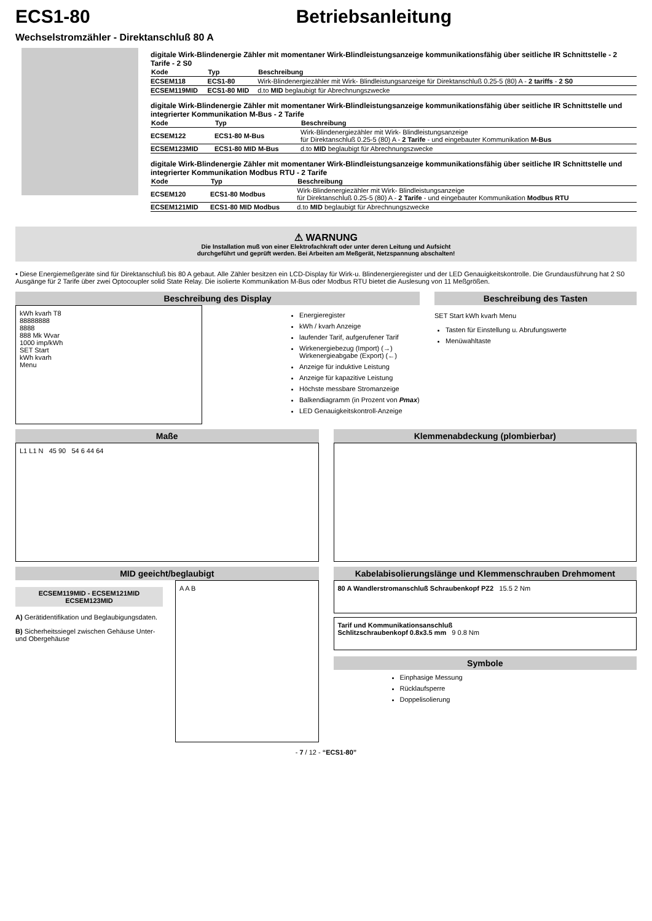ECS1-80 Betriebsanleitung
Wechselstromzähler - Direktanschluß 80 A
digitale Wirk-Blindenergie Zähler mit momentaner Wirk-Blindleistungsanzeige kommunikationsfähig über seitliche IR Schnittstelle - 2 Tarife - 2 S0
| Kode | Typ | Beschreibung |
| --- | --- | --- |
| ECSEM118 | ECS1-80 | Wirk-Blindenergiezähler mit Wirk- Blindleistungsanzeige für Direktanschluß 0.25-5 (80) A - 2 tariffs - 2 S0 |
| ECSEM119MID | ECS1-80 MID | d.to MID beglaubigt für Abrechnungszwecke |
digitale Wirk-Blindenergie Zähler mit momentaner Wirk-Blindleistungsanzeige kommunikationsfähig über seitliche IR Schnittstelle und integrierter Kommunikation M-Bus - 2 Tarife
| Kode | Typ | Beschreibung |
| --- | --- | --- |
| ECSEM122 | ECS1-80 M-Bus | Wirk-Blindenergiezähler mit Wirk- Blindleistungsanzeige für Direktanschluß 0.25-5 (80) A - 2 Tarife - und eingebauter Kommunikation M-Bus |
| ECSEM123MID | ECS1-80 MID M-Bus | d.to MID beglaubigt für Abrechnungszwecke |
digitale Wirk-Blindenergie Zähler mit momentaner Wirk-Blindleistungsanzeige kommunikationsfähig über seitliche IR Schnittstelle und integrierter Kommunikation Modbus RTU - 2 Tarife
| Kode | Typ | Beschreibung |
| --- | --- | --- |
| ECSEM120 | ECS1-80 Modbus | Wirk-Blindenergiezähler mit Wirk- Blindleistungsanzeige für Direktanschluß 0.25-5 (80) A - 2 Tarife - und eingebauter Kommunikation Modbus RTU |
| ECSEM121MID | ECS1-80 MID Modbus | d.to MID beglaubigt für Abrechnungszwecke |
⚠ WARNUNG
Die Installation muß von einer Elektrofachkraft oder unter deren Leitung und Aufsicht
durchgeführt und geprüft werden. Bei Arbeiten am Meßgerät, Netzspannung abschalten!
• Diese Energiemeßgeräte sind für Direktanschluß bis 80 A gebaut. Alle Zähler besitzen ein LCD-Display für Wirk-u. Blindenergieregister und der LED Genauigkeitskontrolle. Die Grundausführung hat 2 S0 Ausgänge für 2 Tarife über zwei Optocoupler solid State Relay. Die isolierte Kommunikation M-Bus oder Modbus RTU bietet die Auslesung von 11 Meßgrößen.
Beschreibung des Display
kWh kvarh T8
88888888
8888
888 Mk Wvar
1000 imp/kWh
SET Start
kWh kvarh
Menu
Energieregister
kWh / kvarh Anzeige
laufender Tarif, aufgerufener Tarif
Wirkenergiebezug (Import) (→)
Wirkenergieabgabe (Export) (←)
Anzeige für induktive Leistung
Anzeige für kapazitive Leistung
Höchste messbare Stromanzeige
Balkendiagramm (in Prozent von Pmax)
LED Genauigkeitskontroll-Anzeige
Beschreibung des Tasten
SET Start kWh kvarh Menu
Tasten für Einstellung u. Abrufungswerte
Menüwahltaste
Maße
L1 L1 N 45 90 54 6 44 64
Klemmenabdeckung (plombierbar)
MID geeicht/beglaubigt
ECSEM119MID - ECSEM121MID
ECSEM123MID
A) Gerätidentifikation und Beglaubigungsdaten.
B) Sicherheitssiegel zwischen Gehäuse Unter-und Obergehäuse
A A B
Kabelabisolierungslänge und Klemmenschrauben Drehmoment
80 A Wandlerstromanschluß Schraubenkopf PZ2 15.5 2 Nm
Tarif und Kommunikationsanschluß
Schlitzschraubenkopf 0.8x3.5 mm 9 0.8 Nm
Symbole
Einphasige Messung
Rücklaufsperre
Doppelisolierung
- 7 / 12 - “ECS1-80”